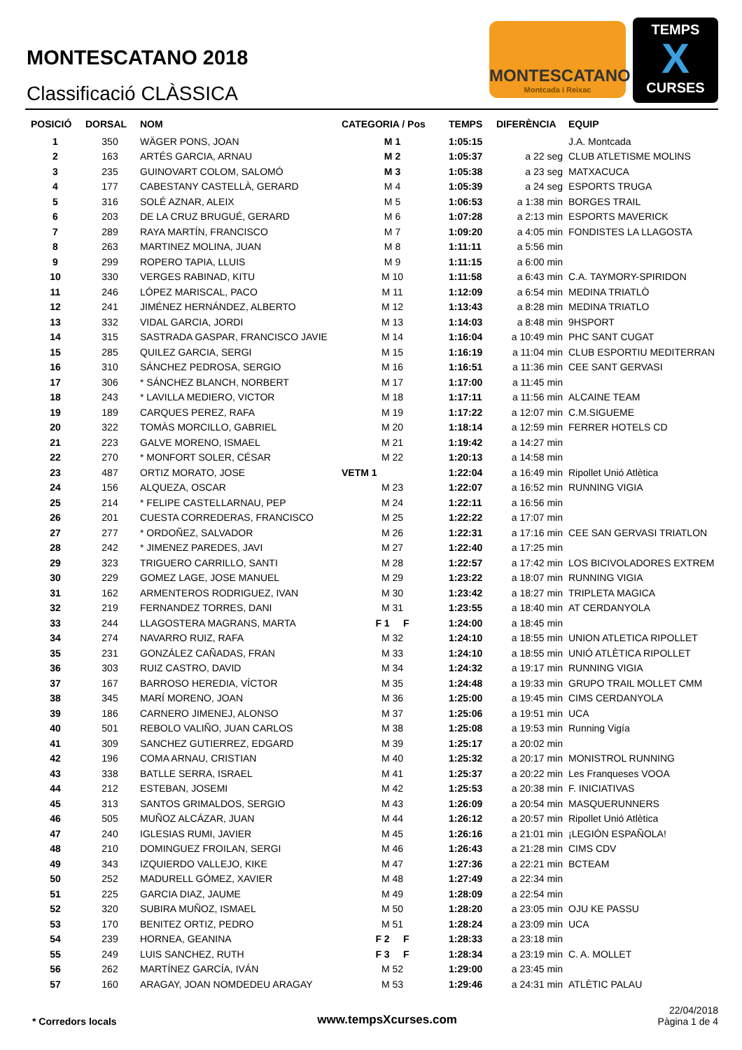MONTESCATANO 2018
Classificació CLÀSSICA
MONTESCATANO
Montcada i Reixac
TEMPS
X
CURSES
| POSICIÓ | DORSAL | NOM | CATEGORIA / Pos | TEMPS | DIFERÈNCIA | EQUIP |
| --- | --- | --- | --- | --- | --- | --- |
| 1 | 350 | WÄGER PONS, JOAN | M 1 | 1:05:15 | | J.A. Montcada |
| 2 | 163 | ARTÉS GARCIA, ARNAU | M 2 | 1:05:37 | a 22 seg | CLUB ATLETISME MOLINS |
| 3 | 235 | GUINOVART COLOM, SALOMÓ | M 3 | 1:05:38 | a 23 seg | MATXACUCA |
| 4 | 177 | CABESTANY CASTELLÀ, GERARD | M 4 | 1:05:39 | a 24 seg | ESPORTS TRUGA |
| 5 | 316 | SOLÉ AZNAR, ALEIX | M 5 | 1:06:53 | a 1:38 min | BORGES TRAIL |
| 6 | 203 | DE LA CRUZ BRUGUÉ, GERARD | M 6 | 1:07:28 | a 2:13 min | ESPORTS MAVERICK |
| 7 | 289 | RAYA MARTÍN, FRANCISCO | M 7 | 1:09:20 | a 4:05 min | FONDISTES LA LLAGOSTA |
| 8 | 263 | MARTINEZ MOLINA, JUAN | M 8 | 1:11:11 | a 5:56 min | |
| 9 | 299 | ROPERO TAPIA, LLUIS | M 9 | 1:11:15 | a 6:00 min | |
| 10 | 330 | VERGES RABINAD, KITU | M 10 | 1:11:58 | a 6:43 min | C.A. TAYMORY-SPIRIDON |
| 11 | 246 | LÓPEZ MARISCAL, PACO | M 11 | 1:12:09 | a 6:54 min | MEDINA TRIATLÒ |
| 12 | 241 | JIMÉNEZ HERNÁNDEZ, ALBERTO | M 12 | 1:13:43 | a 8:28 min | MEDINA TRIATLO |
| 13 | 332 | VIDAL GARCIA, JORDI | M 13 | 1:14:03 | a 8:48 min | 9HSPORT |
| 14 | 315 | SASTRADA GASPAR, FRANCISCO JAVIE | M 14 | 1:16:04 | a 10:49 min | PHC SANT CUGAT |
| 15 | 285 | QUILEZ GARCIA, SERGI | M 15 | 1:16:19 | a 11:04 min | CLUB ESPORTIU MEDITERRAN |
| 16 | 310 | SÁNCHEZ PEDROSA, SERGIO | M 16 | 1:16:51 | a 11:36 min | CEE SANT GERVASI |
| 17 | 306 | * SÁNCHEZ BLANCH, NORBERT | M 17 | 1:17:00 | a 11:45 min | |
| 18 | 243 | * LAVILLA MEDIERO, VICTOR | M 18 | 1:17:11 | a 11:56 min | ALCAINE TEAM |
| 19 | 189 | CARQUES PEREZ, RAFA | M 19 | 1:17:22 | a 12:07 min | C.M.SIGUEME |
| 20 | 322 | TOMÀS MORCILLO, GABRIEL | M 20 | 1:18:14 | a 12:59 min | FERRER HOTELS CD |
| 21 | 223 | GALVE MORENO, ISMAEL | M 21 | 1:19:42 | a 14:27 min | |
| 22 | 270 | * MONFORT SOLER, CÉSAR | M 22 | 1:20:13 | a 14:58 min | |
| 23 | 487 | ORTIZ MORATO, JOSE | VETM 1 | 1:22:04 | a 16:49 min | Ripollet Unió Atlètica |
| 24 | 156 | ALQUEZA, OSCAR | M 23 | 1:22:07 | a 16:52 min | RUNNING VIGIA |
| 25 | 214 | * FELIPE CASTELLARNAU, PEP | M 24 | 1:22:11 | a 16:56 min | |
| 26 | 201 | CUESTA CORREDERAS, FRANCISCO | M 25 | 1:22:22 | a 17:07 min | |
| 27 | 277 | * ORDOÑEZ, SALVADOR | M 26 | 1:22:31 | a 17:16 min | CEE SAN GERVASI TRIATLON |
| 28 | 242 | * JIMENEZ PAREDES, JAVI | M 27 | 1:22:40 | a 17:25 min | |
| 29 | 323 | TRIGUERO CARRILLO, SANTI | M 28 | 1:22:57 | a 17:42 min | LOS BICIVOLADORES EXTREM |
| 30 | 229 | GOMEZ LAGE, JOSE MANUEL | M 29 | 1:23:22 | a 18:07 min | RUNNING VIGIA |
| 31 | 162 | ARMENTEROS RODRIGUEZ, IVAN | M 30 | 1:23:42 | a 18:27 min | TRIPLETA MAGICA |
| 32 | 219 | FERNANDEZ TORRES, DANI | M 31 | 1:23:55 | a 18:40 min | AT CERDANYOLA |
| 33 | 244 | LLAGOSTERA MAGRANS, MARTA | F 1 F | 1:24:00 | a 18:45 min | |
| 34 | 274 | NAVARRO RUIZ, RAFA | M 32 | 1:24:10 | a 18:55 min | UNION ATLETICA RIPOLLET |
| 35 | 231 | GONZÁLEZ CAÑADAS, FRAN | M 33 | 1:24:10 | a 18:55 min | UNIÓ ATLÈTICA RIPOLLET |
| 36 | 303 | RUIZ CASTRO, DAVID | M 34 | 1:24:32 | a 19:17 min | RUNNING VIGIA |
| 37 | 167 | BARROSO HEREDIA, VÍCTOR | M 35 | 1:24:48 | a 19:33 min | GRUPO TRAIL MOLLET CMM |
| 38 | 345 | MARÍ MORENO, JOAN | M 36 | 1:25:00 | a 19:45 min | CIMS CERDANYOLA |
| 39 | 186 | CARNERO JIMENEJ, ALONSO | M 37 | 1:25:06 | a 19:51 min | UCA |
| 40 | 501 | REBOLO VALIÑO, JUAN CARLOS | M 38 | 1:25:08 | a 19:53 min | Running Vigía |
| 41 | 309 | SANCHEZ GUTIERREZ, EDGARD | M 39 | 1:25:17 | a 20:02 min | |
| 42 | 196 | COMA ARNAU, CRISTIAN | M 40 | 1:25:32 | a 20:17 min | MONISTROL RUNNING |
| 43 | 338 | BATLLE SERRA, ISRAEL | M 41 | 1:25:37 | a 20:22 min | Les Franqueses VOOA |
| 44 | 212 | ESTEBAN, JOSEMI | M 42 | 1:25:53 | a 20:38 min | F. INICIATIVAS |
| 45 | 313 | SANTOS GRIMALDOS, SERGIO | M 43 | 1:26:09 | a 20:54 min | MASQUERUNNERS |
| 46 | 505 | MUÑOZ ALCÁZAR, JUAN | M 44 | 1:26:12 | a 20:57 min | Ripollet Unió Atlètica |
| 47 | 240 | IGLESIAS RUMI, JAVIER | M 45 | 1:26:16 | a 21:01 min | ¡LEGIÓN ESPAÑOLA! |
| 48 | 210 | DOMINGUEZ FROILAN, SERGI | M 46 | 1:26:43 | a 21:28 min | CIMS CDV |
| 49 | 343 | IZQUIERDO VALLEJO, KIKE | M 47 | 1:27:36 | a 22:21 min | BCTEAM |
| 50 | 252 | MADURELL GÓMEZ, XAVIER | M 48 | 1:27:49 | a 22:34 min | |
| 51 | 225 | GARCIA DIAZ, JAUME | M 49 | 1:28:09 | a 22:54 min | |
| 52 | 320 | SUBIRA MUÑOZ, ISMAEL | M 50 | 1:28:20 | a 23:05 min | OJU KE PASSU |
| 53 | 170 | BENITEZ ORTIZ, PEDRO | M 51 | 1:28:24 | a 23:09 min | UCA |
| 54 | 239 | HORNEA, GEANINA | F 2 F | 1:28:33 | a 23:18 min | |
| 55 | 249 | LUIS SANCHEZ, RUTH | F 3 F | 1:28:34 | a 23:19 min | C. A. MOLLET |
| 56 | 262 | MARTÍNEZ GARCÍA, IVÁN | M 52 | 1:29:00 | a 23:45 min | |
| 57 | 160 | ARAGAY, JOAN NOMDEDEU ARAGAY | M 53 | 1:29:46 | a 24:31 min | ATLÈTIC PALAU |
* Corredors locals
www.tempsXcurses.com
22/04/2018
Pàgina 1 de 4